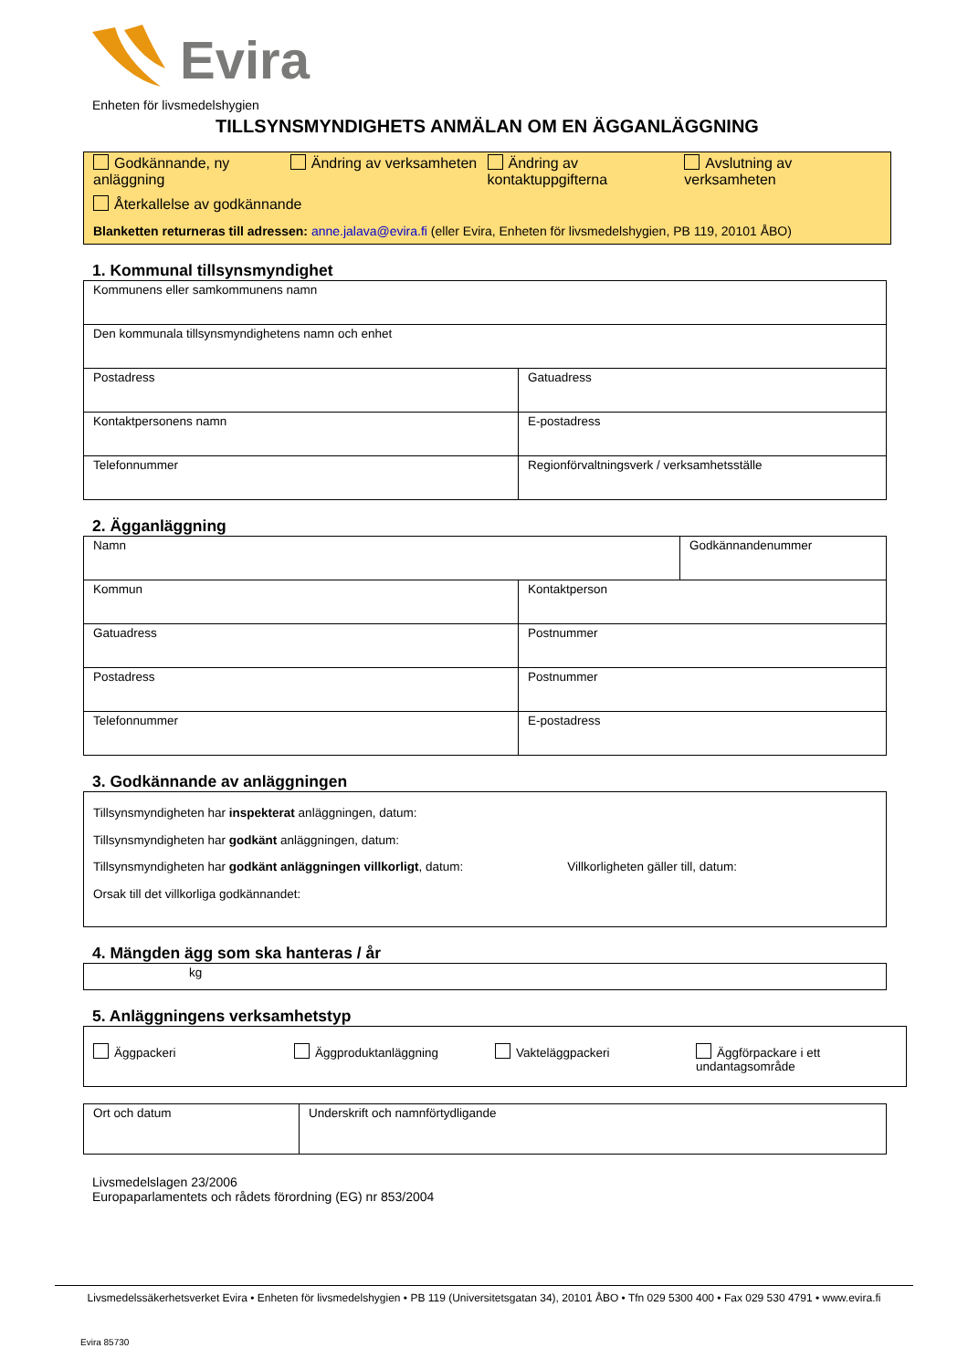Evira
Enheten för livsmedelshygien
TILLSYNSMYNDIGHETS ANMÄLAN OM EN ÄGGANLÄGGNING
Godkännande, ny anläggning
Ändring av verksamheten
Ändring av kontaktuppgifterna
Avslutning av verksamheten
Återkallelse av godkännande
Blanketten returneras till adressen: anne.jalava@evira.fi (eller Evira, Enheten för livsmedelshygien, PB 119, 20101 ÅBO)
1. Kommunal tillsynsmyndighet
| Kommunens eller samkommunens namn | |
| Den kommunala tillsynsmyndighetens namn och enhet | |
| Postadress | Gatuadress |
| Kontaktpersonens namn | E-postadress |
| Telefonnummer | Regionförvaltningsverk / verksamhetsställe |
2. Ägganläggning
| Namn | | Godkännandenummer |
| Kommun | Kontaktperson | |
| Gatuadress | Postnummer | |
| Postadress | Postnummer | |
| Telefonnummer | E-postadress | |
3. Godkännande av anläggningen
| Tillsynsmyndigheten har inspekterat anläggningen, datum: Tillsynsmyndigheten har godkänt anläggningen, datum: Tillsynsmyndigheten har godkänt anläggningen villkorligt , datum: Villkorligheten gäller till, datum: Orsak till det villkorliga godkännandet: |
4. Mängden ägg som ska hanteras / år
| kg |
5. Anläggningens verksamhetstyp
| Äggpackeri Äggproduktanläggning Vakteläggpackeri Äggförpackare i ett undantagsområde |
| Ort och datum | Underskrift och namnförtydligande |
Livsmedelslagen 23/2006
Europaparlamentets och rådets förordning (EG) nr 853/2004
Livsmedelssäkerhetsverket Evira • Enheten för livsmedelshygien • PB 119 (Universitetsgatan 34), 20101 ÅBO • Tfn 029 5300 400 • Fax 029 530 4791 • www.evira.fi
Evira 85730